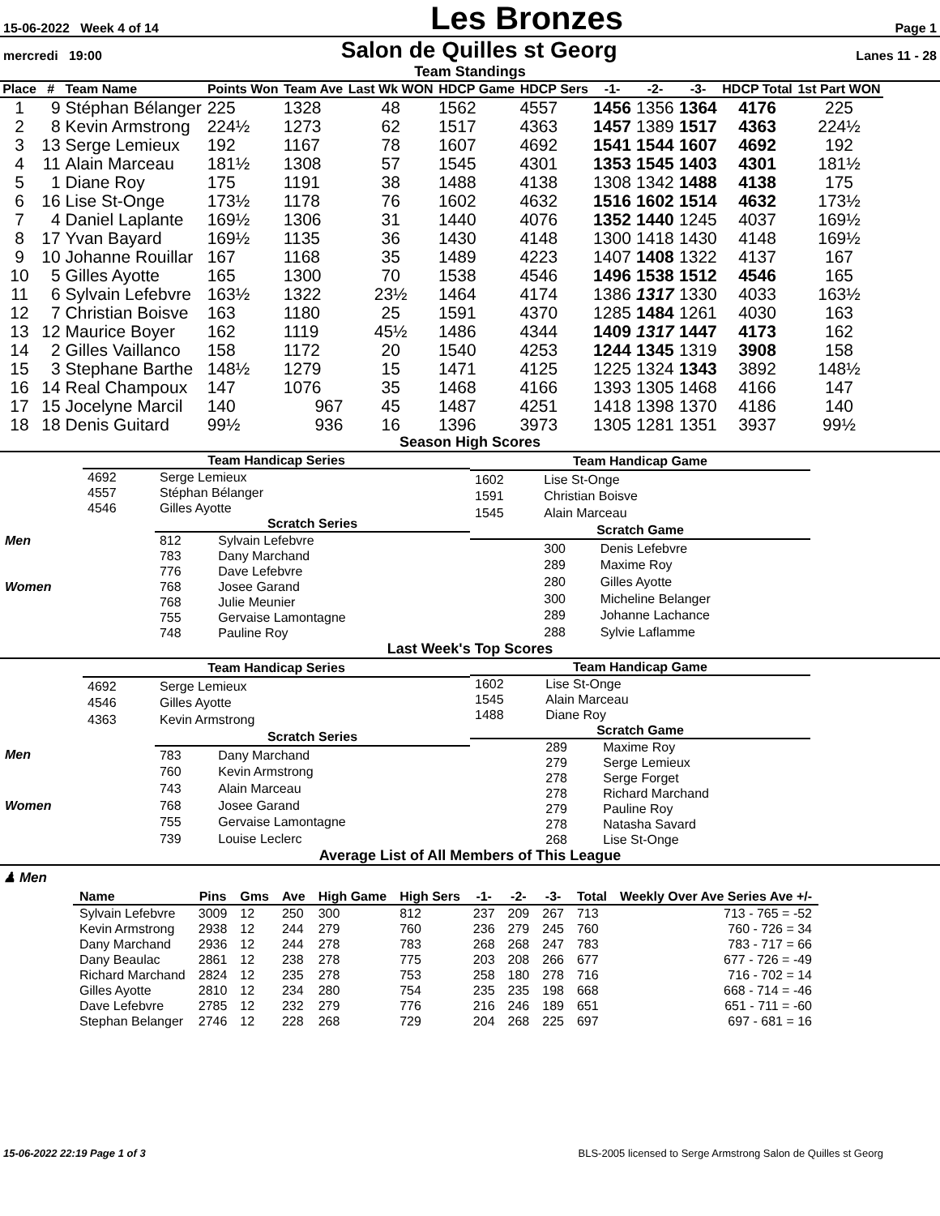15-06-2022 Week 4 of 14
Les Bronzes
Page 1
mercredi 19:00
Salon de Quilles st Georg
Lanes 11 - 28
Team Standings
| Place | # | Team Name | Points Won | Team Ave | Last Wk WON | HDCP Game | HDCP Sers | -1- | -2- | -3- | HDCP Total | 1st Part WON |
| --- | --- | --- | --- | --- | --- | --- | --- | --- | --- | --- | --- | --- |
| 1 | 9 | Stéphan Bélanger | 225 | 1328 | 48 | 1562 | 4557 | 1456 | 1356 | 1364 | 4176 | 225 |
| 2 | 8 | Kevin Armstrong | 224½ | 1273 | 62 | 1517 | 4363 | 1457 | 1389 | 1517 | 4363 | 224½ |
| 3 | 13 | Serge Lemieux | 192 | 1167 | 78 | 1607 | 4692 | 1541 | 1544 | 1607 | 4692 | 192 |
| 4 | 11 | Alain Marceau | 181½ | 1308 | 57 | 1545 | 4301 | 1353 | 1545 | 1403 | 4301 | 181½ |
| 5 | 1 | Diane Roy | 175 | 1191 | 38 | 1488 | 4138 | 1308 | 1342 | 1488 | 4138 | 175 |
| 6 | 16 | Lise St-Onge | 173½ | 1178 | 76 | 1602 | 4632 | 1516 | 1602 | 1514 | 4632 | 173½ |
| 7 | 4 | Daniel Laplante | 169½ | 1306 | 31 | 1440 | 4076 | 1352 | 1440 | 1245 | 4037 | 169½ |
| 8 | 17 | Yvan Bayard | 169½ | 1135 | 36 | 1430 | 4148 | 1300 | 1418 | 1430 | 4148 | 169½ |
| 9 | 10 | Johanne Rouillar | 167 | 1168 | 35 | 1489 | 4223 | 1407 | 1408 | 1322 | 4137 | 167 |
| 10 | 5 | Gilles Ayotte | 165 | 1300 | 70 | 1538 | 4546 | 1496 | 1538 | 1512 | 4546 | 165 |
| 11 | 6 | Sylvain Lefebvre | 163½ | 1322 | 23½ | 1464 | 4174 | 1386 | 1317 | 1330 | 4033 | 163½ |
| 12 | 7 | Christian Boisve | 163 | 1180 | 25 | 1591 | 4370 | 1285 | 1484 | 1261 | 4030 | 163 |
| 13 | 12 | Maurice Boyer | 162 | 1119 | 45½ | 1486 | 4344 | 1409 | 1317 | 1447 | 4173 | 162 |
| 14 | 2 | Gilles Vaillanco | 158 | 1172 | 20 | 1540 | 4253 | 1244 | 1345 | 1319 | 3908 | 158 |
| 15 | 3 | Stephane Barthe | 148½ | 1279 | 15 | 1471 | 4125 | 1225 | 1324 | 1343 | 3892 | 148½ |
| 16 | 14 | Real Champoux | 147 | 1076 | 35 | 1468 | 4166 | 1393 | 1305 | 1468 | 4166 | 147 |
| 17 | 15 | Jocelyne Marcil | 140 | 967 | 45 | 1487 | 4251 | 1418 | 1398 | 1370 | 4186 | 140 |
| 18 | 18 | Denis Guitard | 99½ | 936 | 16 | 1396 | 3973 | 1305 | 1281 | 1351 | 3937 | 99½ |
Season High Scores
| | Team Handicap Series | | |
| | 4692 | Serge Lemieux | |
| | 4557 | Stéphan Bélanger | |
| | 4546 | Gilles Ayotte | |
| | | Scratch Series | |
| Men | | 812 | Sylvain Lefebvre |
| | | 783 | Dany Marchand |
| | | 776 | Dave Lefebvre |
| Women | | 768 | Josee Garand |
| | | 768 | Julie Meunier |
| | | 755 | Gervaise Lamontagne |
| | | 748 | Pauline Roy |
| Team Handicap Game | | |
| 1602 | Lise St-Onge | |
| 1591 | Christian Boisve | |
| 1545 | Alain Marceau | |
| Scratch Game | | |
| | 300 | Denis Lefebvre |
| | 289 | Maxime Roy |
| | 280 | Gilles Ayotte |
| | 300 | Micheline Belanger |
| | 289 | Johanne Lachance |
| | 288 | Sylvie Laflamme |
Last Week's Top Scores
| | Team Handicap Series | | |
| | 4692 | Serge Lemieux | |
| | 4546 | Gilles Ayotte | |
| | 4363 | Kevin Armstrong | |
| | | Scratch Series | |
| Men | | 783 | Dany Marchand |
| | | 760 | Kevin Armstrong |
| | | 743 | Alain Marceau |
| Women | | 768 | Josee Garand |
| | | 755 | Gervaise Lamontagne |
| | | 739 | Louise Leclerc |
| Team Handicap Game | | |
| 1602 | Lise St-Onge | |
| 1545 | Alain Marceau | |
| 1488 | Diane Roy | |
| Scratch Game | | |
| | 289 | Maxime Roy |
| | 279 | Serge Lemieux |
| | 278 | Serge Forget |
| | 278 | Richard Marchand |
| | 279 | Pauline Roy |
| | 278 | Natasha Savard |
| | 268 | Lise St-Onge |
Average List of All Members of This League
♟ Men
| Name | Pins | Gms | Ave | High Game | High Sers | -1- | -2- | -3- | Total | Weekly Over Ave Series Ave +/- |
| --- | --- | --- | --- | --- | --- | --- | --- | --- | --- | --- |
| Sylvain Lefebvre | 3009 | 12 | 250 | 300 | 812 | 237 | 209 | 267 | 713 | 713 - 765 = -52 |
| Kevin Armstrong | 2938 | 12 | 244 | 279 | 760 | 236 | 279 | 245 | 760 | 760 - 726 = 34 |
| Dany Marchand | 2936 | 12 | 244 | 278 | 783 | 268 | 268 | 247 | 783 | 783 - 717 = 66 |
| Dany Beaulac | 2861 | 12 | 238 | 278 | 775 | 203 | 208 | 266 | 677 | 677 - 726 = -49 |
| Richard Marchand | 2824 | 12 | 235 | 278 | 753 | 258 | 180 | 278 | 716 | 716 - 702 = 14 |
| Gilles Ayotte | 2810 | 12 | 234 | 280 | 754 | 235 | 235 | 198 | 668 | 668 - 714 = -46 |
| Dave Lefebvre | 2785 | 12 | 232 | 279 | 776 | 216 | 246 | 189 | 651 | 651 - 711 = -60 |
| Stephan Belanger | 2746 | 12 | 228 | 268 | 729 | 204 | 268 | 225 | 697 | 697 - 681 = 16 |
15-06-2022 22:19 Page 1 of 3 BLS-2005 licensed to Serge Armstrong Salon de Quilles st Georg